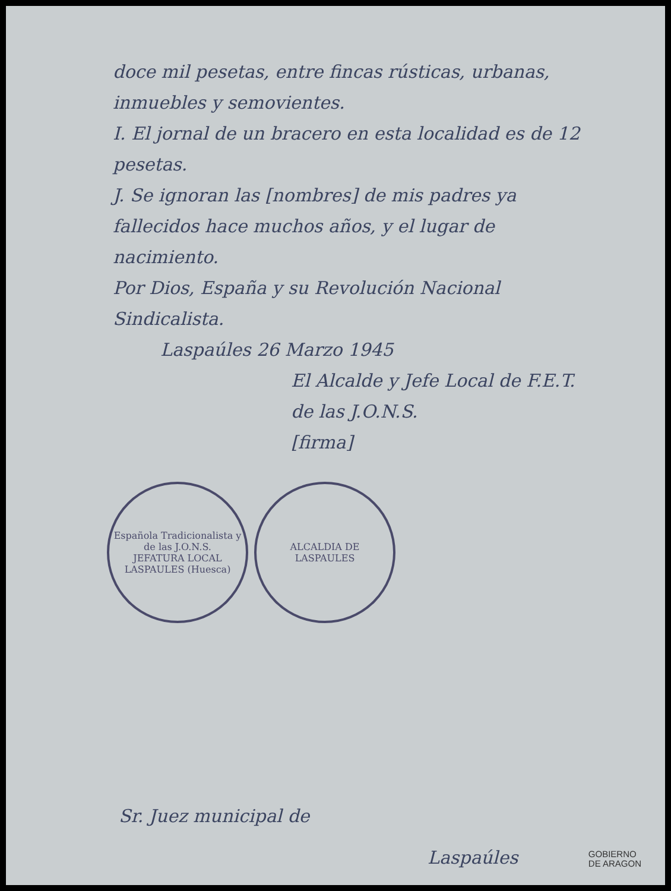doce mil pesetas, entre fincas rústicas, urbanas, inmuebles y semovientes.
I. El jornal de un bracero en esta localidad es de 12 pesetas.
J. Se ignoran las [nombres] de mis padres ya fallecidos hace muchos años, y el lugar de nacimiento.
Por Dios, España y su Revolución Nacional Sindicalista.
Laspaúles 26 Marzo 1945
El Alcalde y Jefe Local de F.E.T. de las J.O.N.S.
[firma]
Española Tradicionalista y de las J.O.N.S.
JEFATURA LOCAL
LASPAULES (Huesca)
ALCALDIA DE
LASPAULES
Sr. Juez municipal de
Laspaúles
GOBIERNO
DE ARAGON